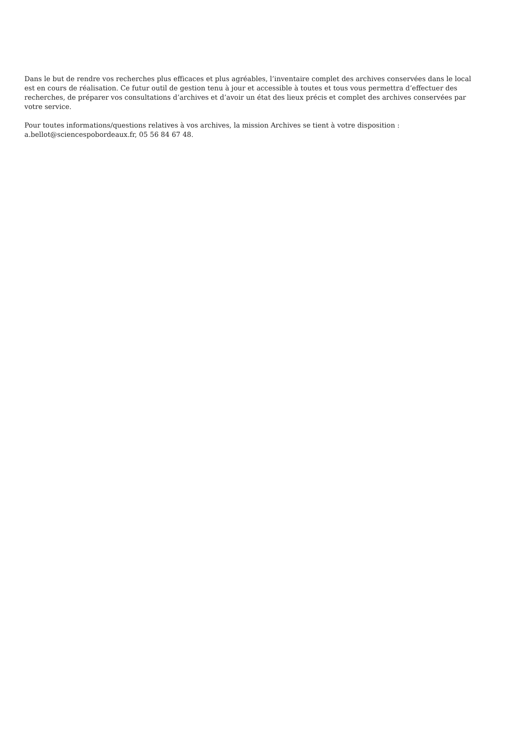Dans le but de rendre vos recherches plus efficaces et plus agréables, l’inventaire complet des archives conservées dans le local est en cours de réalisation. Ce futur outil de gestion tenu à jour et accessible à toutes et tous vous permettra d’effectuer des recherches, de préparer vos consultations d’archives et d’avoir un état des lieux précis et complet des archives conservées par votre service.
Pour toutes informations/questions relatives à vos archives, la mission Archives se tient à votre disposition :
a.bellot@sciencespobordeaux.fr, 05 56 84 67 48.